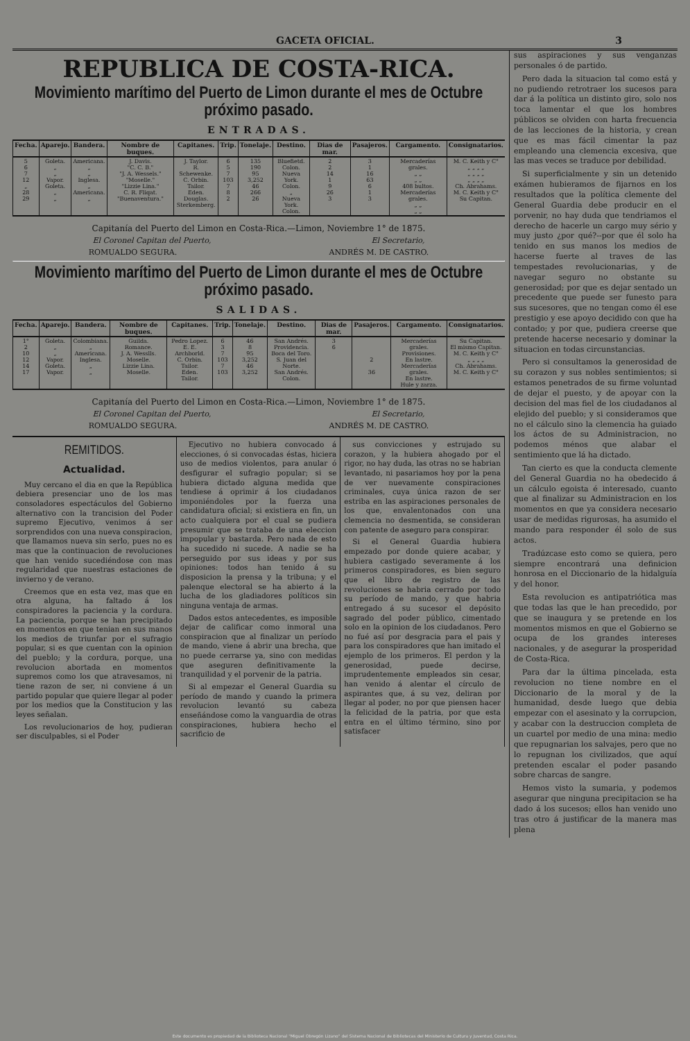GACETA OFICIAL. 3
REPUBLICA DE COSTA-RICA.
Movimiento marítimo del Puerto de Limon durante el mes de Octubre próximo pasado.
ENTRADAS.
| Fecha. | Aparejo. | Bandera. | Nombre de buques. | Capitanes. | Trip. | Tonelaje. | Destino. | Dias de mar. | Pasajeros. | Cargamento. | Consignatarios. |
| --- | --- | --- | --- | --- | --- | --- | --- | --- | --- | --- | --- |
| 5 6 7 12 „ 28 29 | Goleta. „ „ Vapor. Goleta. „ „ | Americana. „ „ Inglesa. „ Americana. „ | J. Davis. "C. C. B." "J. A. Wessels." "Moselle." "Lizzie Lina." C. R. Fliqat. "Buenaventura." | J. Taylor. R. Schewenke. C. Orbin. Tailor. Eden. Douglas. Sterkemberg. | 6 5 7 103 7 8 2 | 135 190 95 3,252 46 266 26 | Bluefietd. Colon. Nueva York. Colon. „ Nueva York. Colon. | 2 2 14 1 9 26 3 | 3 1 16 63 6 1 3 | Mercaderías grales. „ „ „ „ 408 bultos. Mercaderías grales. „ „ „ „ | M. C. Keith y C° „ „ „ „ „ „ „ „ „ „ „ „ Ch. Abrahams. M. C. Keith y C° Su Capitan. |
Capitanía del Puerto del Limon en Costa-Rica.—Limon, Noviembre 1° de 1875.
El Coronel Capitan del Puerto, El Secretario,
ROMUALDO SEGURA. ANDRÉS M. DE CASTRO.
Movimiento marítimo del Puerto de Limon durante el mes de Octubre próximo pasado.
SALIDAS.
| Fecha. | Aparejo. | Bandera. | Nombre de buques. | Capitanes. | Trip. | Tonelaje. | Destino. | Dias de mar. | Pasajeros. | Cargamento. | Consignatarios. |
| --- | --- | --- | --- | --- | --- | --- | --- | --- | --- | --- | --- |
| 1° 2 10 12 14 17 | Goleta. „ „ Vapor. Goleta. Vapor. | Colombiana. „ Americana. Inglesa. „ „ | Guilda. Romance. J. A. Wesslls. Moselle. Lizzie Lina. Moselle. | Pedro Lopez. E. E. Archborld. C. Orbin. Tailor. Eden. Tailor. | 6 3 7 103 7 103 | 46 8 95 3,252 46 3,252 | San Andrés. Providencia. Boca del Toro. S. Juan del Norte. San Andrés. Colon. | 3 6 | 2 36 | Mercaderías grales. Provisiones. En lastre. Mercaderías grales. En lastre. Hule y zarza. | Su Capitan. El mismo Capitan. M. C. Keith y C° „ „ „ „ Ch. Abrahams. M. C. Keith y C° |
Capitanía del Puerto del Limon en Costa-Rica.—Limon, Noviembre 1° de 1875.
El Coronel Capitan del Puerto, El Secretario,
ROMUALDO SEGURA. ANDRÉS M. DE CASTRO.
REMITIDOS.
Actualidad.
Muy cercano el dia en que la República debiera presenciar uno de los mas consoladores espectáculos del Gobierno alternativo con la trancision del Poder supremo Ejecutivo, venimos á ser sorprendidos con una nueva conspiracion, que llamamos nueva sin serlo, pues no es mas que la continuacion de revoluciones que han venido sucediéndose con mas regularidad que nuestras estaciones de invierno y de verano.
Creemos que en esta vez, mas que en otra alguna, ha faltado á los conspiradores la paciencia y la cordura. La paciencia, porque se han precipitado en momentos en que tenian en sus manos los medios de triunfar por el sufragio popular, si es que cuentan con la opinion del pueblo; y la cordura, porque, una revolucion abortada en momentos supremos como los que atravesamos, ni tiene razon de ser, ni conviene á un partido popular que quiere llegar al poder por los medios que la Constitucion y las leyes señalan.
Los revolucionarios de hoy, pudieran ser disculpables, si el Poder
Ejecutivo no hubiera convocado á elecciones, ó si convocadas éstas, hiciera uso de medios violentos, para anular ó desfigurar el sufragio popular; si se hubiera dictado alguna medida que tendiese á oprimir á los ciudadanos imponiéndoles por la fuerza una candidatura oficial; si existiera en fin, un acto cualquiera por el cual se pudiera presumir que se trataba de una eleccion impopular y bastarda. Pero nada de esto ha sucedido ni sucede. A nadie se ha perseguido por sus ideas y por sus opiniones: todos han tenido á su disposicion la prensa y la tribuna; y el palenque electoral se ha abierto á la lucha de los gladiadores políticos sin ninguna ventaja de armas.
Dados estos antecedentes, es imposible dejar de calificar como inmoral una conspiracion que al finalizar un período de mando, viene á abrir una brecha, que no puede cerrarse ya, sino con medidas que aseguren definitivamente la tranquilidad y el porvenir de la patria.
Si al empezar el General Guardia su período de mando y cuando la primera revolucion levantó su cabeza enseñándose como la vanguardia de otras conspiraciones, hubiera hecho el sacrificio de
sus convicciones y estrujado su corazon, y la hubiera ahogado por el rigor, no hay duda, las otras no se habrian levantado, ni pasariamos hoy por la pena de ver nuevamente conspiraciones criminales, cuya única razon de ser estriba en las aspiraciones personales de los que, envalentonados con una clemencia no desmentida, se consideran con patente de aseguro para conspirar.
Si el General Guardia hubiera empezado por donde quiere acabar, y hubiera castigado severamente á los primeros conspiradores, es bien seguro que el libro de registro de las revoluciones se habria cerrado por todo su período de mando, y que habria entregado á su sucesor el depósito sagrado del poder público, cimentado solo en la opinion de los ciudadanos. Pero no fué así por desgracia para el pais y para los conspiradores que han imitado el ejemplo de los primeros. El perdon y la generosidad, puede decirse, imprudentemente empleados sin cesar, han venido á alentar el círculo de aspirantes que, á su vez, deliran por llegar al poder, no por que piensen hacer la felicidad de la patria, por que esta entra en el último término, sino por satisfacer
sus aspiraciones y sus venganzas personales ó de partido.
Pero dada la situacion tal como está y no pudiendo retrotraer los sucesos para dar á la política un distinto giro, solo nos toca lamentar el que los hombres públicos se olviden con harta frecuencia de las lecciones de la historia, y crean que es mas fácil cimentar la paz empleando una clemencia excesiva, que las mas veces se traduce por debilidad.
Si superficialmente y sin un detenido exámen hubieramos de fijarnos en los resultados que la política clemente del General Guardia debe producir en el porvenir, no hay duda que tendriamos el derecho de hacerle un cargo muy sério y muy justo ¿por qué?--por que él solo ha tenido en sus manos los medios de hacerse fuerte al traves de las tempestades revolucionarias, y de navegar seguro no obstante su generosidad; por que es dejar sentado un precedente que puede ser funesto para sus sucesores, que no tengan como él ese prestigio y ese apoyo decidido con que ha contado; y por que, pudiera creerse que pretende hacerse necesario y dominar la situacion en todas circunstancias.
Pero si consultamos la generosidad de su corazon y sus nobles sentimientos; si estamos penetrados de su firme voluntad de dejar el puesto, y de apoyar con la decision del mas fiel de los ciudadanos al elejido del pueblo; y si consideramos que no el cálculo sino la clemencia ha guiado los áctos de su Administracion, no podemos ménos que alabar el sentimiento que lá ha dictado.
Tan cierto es que la conducta clemente del General Guardia no ha obedecido á un cálculo egoista é interesado, cuanto que al finalizar su Administracion en los momentos en que ya considera necesario usar de medidas rigurosas, ha asumido el mando para responder él solo de sus actos.
Tradúzcase esto como se quiera, pero siempre encontrará una definicion honrosa en el Diccionario de la hidalguía y del honor.
Esta revolucion es antipatriótica mas que todas las que le han precedido, por que se inaugura y se pretende en los momentos mismos en que el Gobierno se ocupa de los grandes intereses nacionales, y de asegurar la prosperidad de Costa-Rica.
Para dar la última pincelada, esta revolucion no tiene nombre en el Diccionario de la moral y de la humanidad, desde luego que debia empezar con el asesinato y la corrupcion, y acabar con la destruccion completa de un cuartel por medio de una mina: medio que repugnarian los salvajes, pero que no lo repugnan los civilizados, que aquí pretenden escalar el poder pasando sobre charcas de sangre.
Hemos visto la sumaria, y podemos asegurar que ninguna precipitacion se ha dado á los sucesos; ellos han venido uno tras otro á justificar de la manera mas plena
Este documento es propiedad de la Biblioteca Nacional "Miguel Obregón Lizano" del Sistema Nacional de Bibliotecas del Ministerio de Cultura y Juventud, Costa Rica.